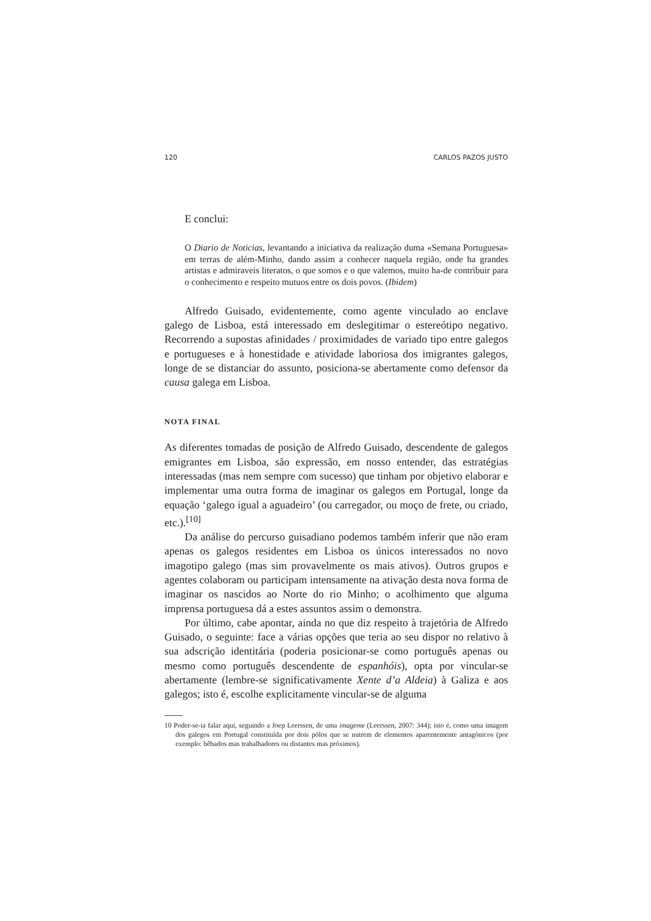120 CARLOS PAZOS JUSTO
E conclui:
O Diario de Noticias, levantando a iniciativa da realização duma «Semana Portuguesa» em terras de além-Minho, dando assim a conhecer naquela região, onde ha grandes artistas e admiraveis literatos, o que somos e o que valemos, muito ha-de contribuir para o conhecimento e respeito mutuos entre os dois povos. (Ibidem)
Alfredo Guisado, evidentemente, como agente vinculado ao enclave galego de Lisboa, está interessado em deslegitimar o estereótipo negativo. Recorrendo a supostas afinidades / proximidades de variado tipo entre galegos e portugueses e à honestidade e atividade laboriosa dos imigrantes galegos, longe de se distanciar do assunto, posiciona-se abertamente como defensor da causa galega em Lisboa.
NOTA FINAL
As diferentes tomadas de posição de Alfredo Guisado, descendente de galegos emigrantes em Lisboa, são expressão, em nosso entender, das estratégias interessadas (mas nem sempre com sucesso) que tinham por objetivo elaborar e implementar uma outra forma de imaginar os galegos em Portugal, longe da equação ‘galego igual a aguadeiro’ (ou carregador, ou moço de frete, ou criado, etc.).<sup>[10]</sup>
Da análise do percurso guisadiano podemos também inferir que não eram apenas os galegos residentes em Lisboa os únicos interessados no novo imagotipo galego (mas sim provavelmente os mais ativos). Outros grupos e agentes colaboram ou participam intensamente na ativação desta nova forma de imaginar os nascidos ao Norte do rio Minho; o acolhimento que alguma imprensa portuguesa dá a estes assuntos assim o demonstra.
Por último, cabe apontar, ainda no que diz respeito à trajetória de Alfredo Guisado, o seguinte: face a várias opções que teria ao seu dispor no relativo à sua adscrição identitária (poderia posicionar-se como português apenas ou mesmo como português descendente de espanhóis), opta por vincular-se abertamente (lembre-se significativamente Xente d’a Aldeia) à Galiza e aos galegos; isto é, escolhe explicitamente vincular-se de alguma
10 Poder-se-ia falar aqui, seguindo a Joep Leerssen, de uma imageme (Leerssen, 2007: 344); isto é, como uma imagem dos galegos em Portugal constituída por dois pólos que se nutrem de elementos aparentemente antagónicos (por exemplo: bêbados mas trabalhadores ou distantes mas próximos).